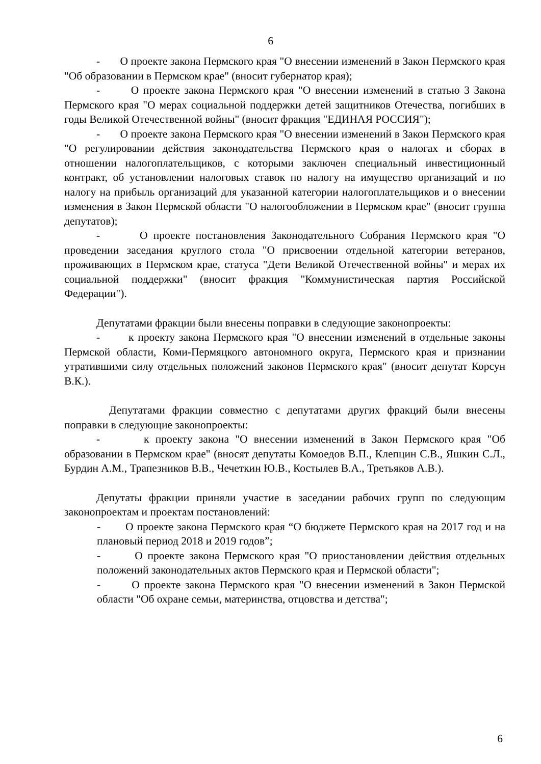6
- О проекте закона Пермского края "О внесении изменений в Закон Пермского края "Об образовании в Пермском крае" (вносит губернатор края);
- О проекте закона Пермского края "О внесении изменений в статью 3 Закона Пермского края "О мерах социальной поддержки детей защитников Отечества, погибших в годы Великой Отечественной войны" (вносит фракция "ЕДИНАЯ РОССИЯ");
- О проекте закона Пермского края "О внесении изменений в Закон Пермского края "О регулировании действия законодательства Пермского края о налогах и сборах в отношении налогоплательщиков, с которыми заключен специальный инвестиционный контракт, об установлении налоговых ставок по налогу на имущество организаций и по налогу на прибыль организаций для указанной категории налогоплательщиков и о внесении изменения в Закон Пермской области "О налогообложении в Пермском крае" (вносит группа депутатов);
- О проекте постановления Законодательного Собрания Пермского края "О проведении заседания круглого стола "О присвоении отдельной категории ветеранов, проживающих в Пермском крае, статуса "Дети Великой Отечественной войны" и мерах их социальной поддержки" (вносит фракция "Коммунистическая партия Российской Федерации").
Депутатами фракции были внесены поправки в следующие законопроекты:
- к проекту закона Пермского края "О внесении изменений в отдельные законы Пермской области, Коми-Пермяцкого автономного округа, Пермского края и признании утратившими силу отдельных положений законов Пермского края" (вносит депутат Корсун В.К.).
Депутатами фракции совместно с депутатами других фракций были внесены поправки в следующие законопроекты:
- к проекту закона "О внесении изменений в Закон Пермского края "Об образовании в Пермском крае" (вносят депутаты Комоедов В.П., Клепцин С.В., Яшкин С.Л., Бурдин А.М., Трапезников В.В., Чечеткин Ю.В., Костылев В.А., Третьяков А.В.).
Депутаты фракции приняли участие в заседании рабочих групп по следующим законопроектам и проектам постановлений:
- О проекте закона Пермского края “О бюджете Пермского края на 2017 год и на плановый период 2018 и 2019 годов”;
- О проекте закона Пермского края "О приостановлении действия отдельных положений законодательных актов Пермского края и Пермской области";
- О проекте закона Пермского края "О внесении изменений в Закон Пермской области "Об охране семьи, материнства, отцовства и детства";
6